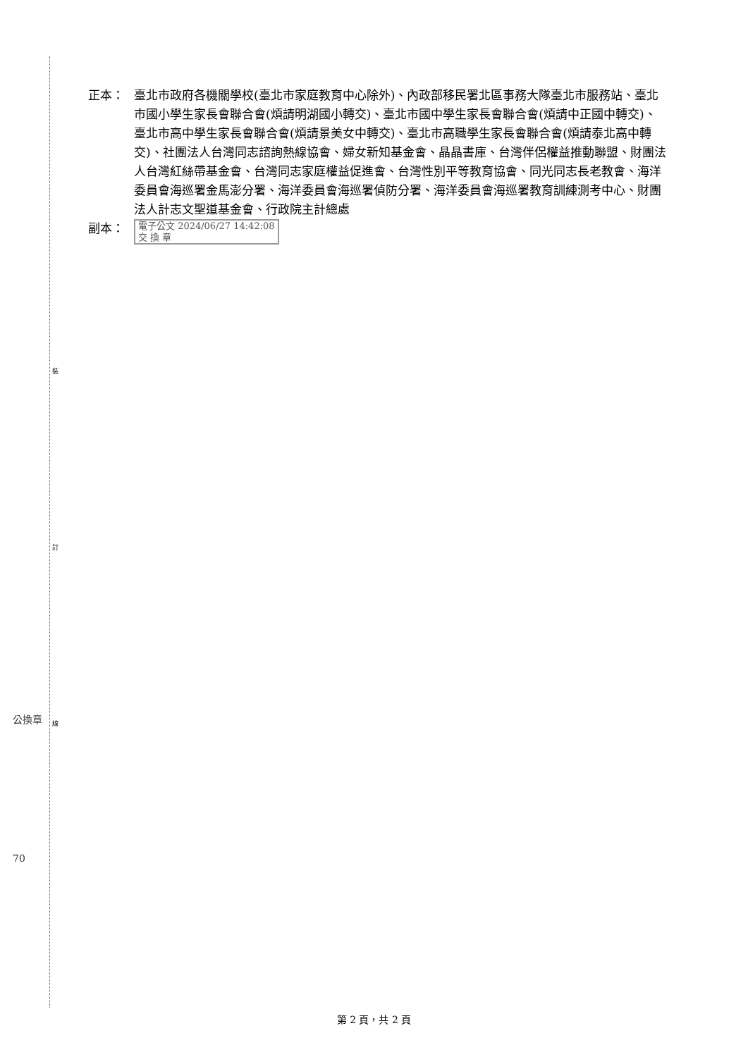裝
訂
線
公換章
70
正本： 臺北市政府各機關學校(臺北市家庭教育中心除外)、內政部移民署北區事務大隊臺北市服務站、臺北市國小學生家長會聯合會(煩請明湖國小轉交)、臺北市國中學生家長會聯合會(煩請中正國中轉交)、臺北市高中學生家長會聯合會(煩請景美女中轉交)、臺北市高職學生家長會聯合會(煩請泰北高中轉交)、社團法人台灣同志諮詢熱線協會、婦女新知基金會、晶晶書庫、台灣伴侶權益推動聯盟、財團法人台灣紅絲帶基金會、台灣同志家庭權益促進會、台灣性別平等教育協會、同光同志長老教會、海洋委員會海巡署金馬澎分署、海洋委員會海巡署偵防分署、海洋委員會海巡署教育訓練測考中心、財團法人計志文聖道基金會、行政院主計總處
副本：
電子公文 2024/06/27 14:42:08
交 換 章
第 2 頁，共 2 頁